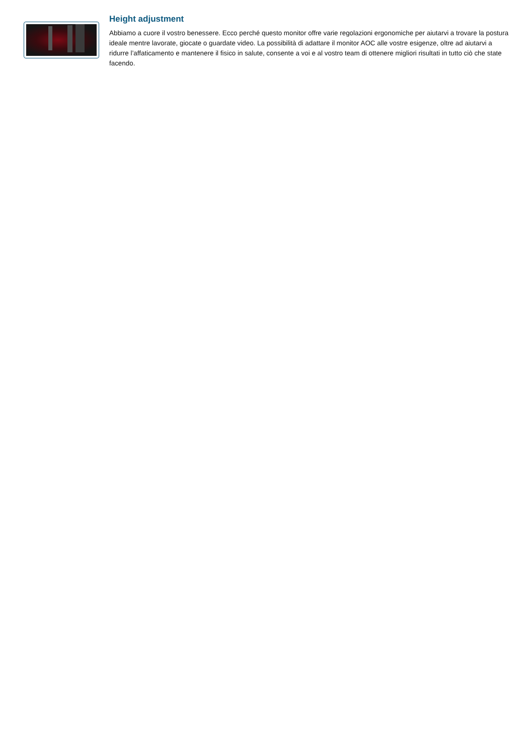Height adjustment
Abbiamo a cuore il vostro benessere. Ecco perché questo monitor offre varie regolazioni ergonomiche per aiutarvi a trovare la postura ideale mentre lavorate, giocate o guardate video. La possibilità di adattare il monitor AOC alle vostre esigenze, oltre ad aiutarvi a ridurre l’affaticamento e mantenere il fisico in salute, consente a voi e al vostro team di ottenere migliori risultati in tutto ciò che state facendo.